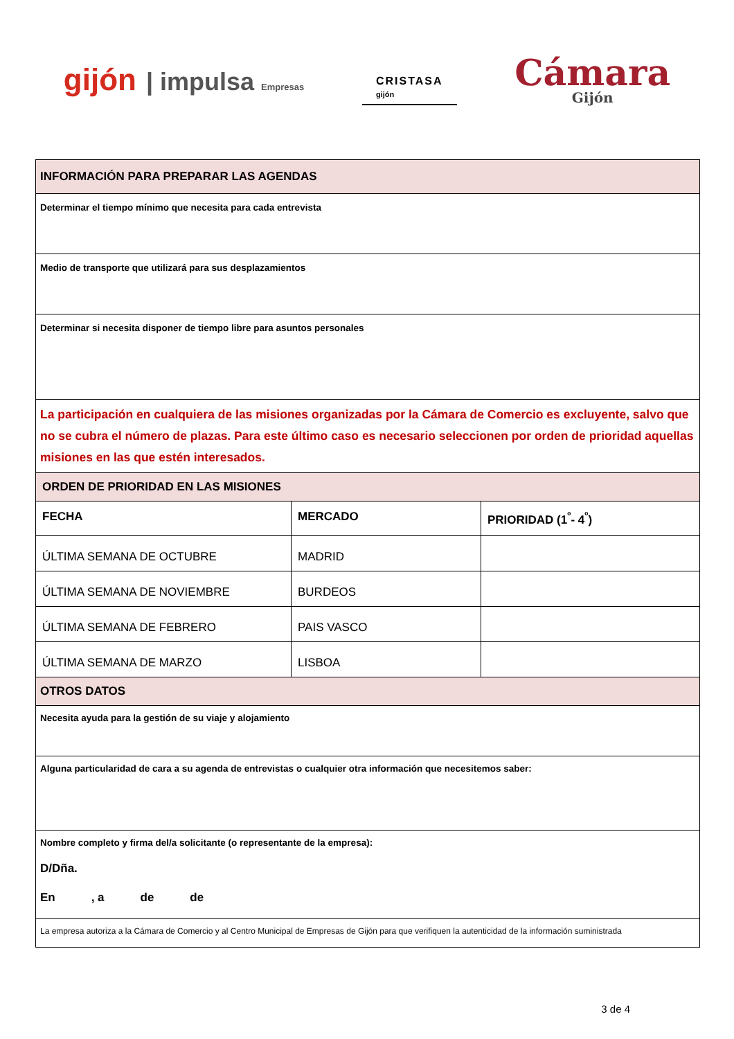gijón | impulsa Empresas
CRISTASA
gijón
Cámara
Gijón
| INFORMACIÓN PARA PREPARAR LAS AGENDAS | | |
| Determinar el tiempo mínimo que necesita para cada entrevista | | |
| Medio de transporte que utilizará para sus desplazamientos | | |
| Determinar si necesita disponer de tiempo libre para asuntos personales | | |
| La participación en cualquiera de las misiones organizadas por la Cámara de Comercio es excluyente, salvo que no se cubra el número de plazas. Para este último caso es necesario seleccionen por orden de prioridad aquellas misiones en las que estén interesados. | | |
| ORDEN DE PRIORIDAD EN LAS MISIONES | | |
| FECHA | MERCADO | PRIORIDAD (1<sup>º</sup>- 4<sup>º</sup>) |
| ÚLTIMA SEMANA DE OCTUBRE | MADRID | |
| ÚLTIMA SEMANA DE NOVIEMBRE | BURDEOS | |
| ÚLTIMA SEMANA DE FEBRERO | PAIS VASCO | |
| ÚLTIMA SEMANA DE MARZO | LISBOA | |
| OTROS DATOS | | |
| Necesita ayuda para la gestión de su viaje y alojamiento | | |
| Alguna particularidad de cara a su agenda de entrevistas o cualquier otra información que necesitemos saber: | | |
| Nombre completo y firma del/a solicitante (o representante de la empresa): D/Dña. En , a de de | | |
| La empresa autoriza a la Cámara de Comercio y al Centro Municipal de Empresas de Gijón para que verifiquen la autenticidad de la información suministrada | | |
3 de 4